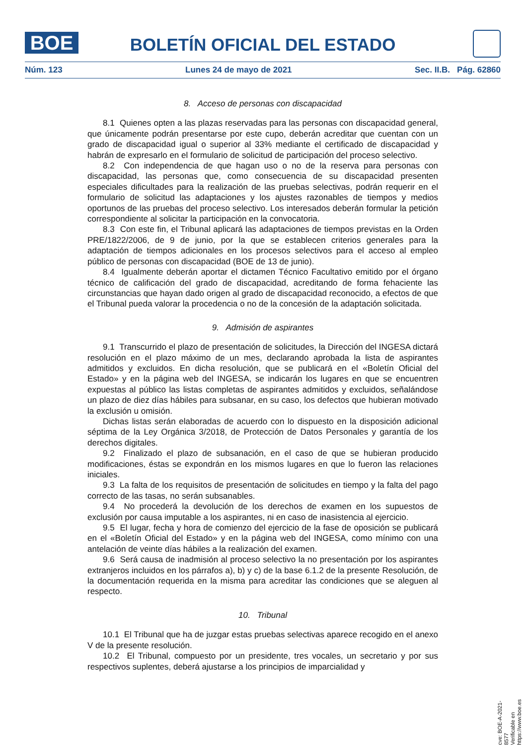BOE
BOLETÍN OFICIAL DEL ESTADO
Núm. 123 Lunes 24 de mayo de 2021 Sec. II.B. Pág. 62860
8. Acceso de personas con discapacidad
8.1 Quienes opten a las plazas reservadas para las personas con discapacidad general, que únicamente podrán presentarse por este cupo, deberán acreditar que cuentan con un grado de discapacidad igual o superior al 33% mediante el certificado de discapacidad y habrán de expresarlo en el formulario de solicitud de participación del proceso selectivo.
8.2 Con independencia de que hagan uso o no de la reserva para personas con discapacidad, las personas que, como consecuencia de su discapacidad presenten especiales dificultades para la realización de las pruebas selectivas, podrán requerir en el formulario de solicitud las adaptaciones y los ajustes razonables de tiempos y medios oportunos de las pruebas del proceso selectivo. Los interesados deberán formular la petición correspondiente al solicitar la participación en la convocatoria.
8.3 Con este fin, el Tribunal aplicará las adaptaciones de tiempos previstas en la Orden PRE/1822/2006, de 9 de junio, por la que se establecen criterios generales para la adaptación de tiempos adicionales en los procesos selectivos para el acceso al empleo público de personas con discapacidad (BOE de 13 de junio).
8.4 Igualmente deberán aportar el dictamen Técnico Facultativo emitido por el órgano técnico de calificación del grado de discapacidad, acreditando de forma fehaciente las circunstancias que hayan dado origen al grado de discapacidad reconocido, a efectos de que el Tribunal pueda valorar la procedencia o no de la concesión de la adaptación solicitada.
9. Admisión de aspirantes
9.1 Transcurrido el plazo de presentación de solicitudes, la Dirección del INGESA dictará resolución en el plazo máximo de un mes, declarando aprobada la lista de aspirantes admitidos y excluidos. En dicha resolución, que se publicará en el «Boletín Oficial del Estado» y en la página web del INGESA, se indicarán los lugares en que se encuentren expuestas al público las listas completas de aspirantes admitidos y excluidos, señalándose un plazo de diez días hábiles para subsanar, en su caso, los defectos que hubieran motivado la exclusión u omisión.
Dichas listas serán elaboradas de acuerdo con lo dispuesto en la disposición adicional séptima de la Ley Orgánica 3/2018, de Protección de Datos Personales y garantía de los derechos digitales.
9.2 Finalizado el plazo de subsanación, en el caso de que se hubieran producido modificaciones, éstas se expondrán en los mismos lugares en que lo fueron las relaciones iniciales.
9.3 La falta de los requisitos de presentación de solicitudes en tiempo y la falta del pago correcto de las tasas, no serán subsanables.
9.4 No procederá la devolución de los derechos de examen en los supuestos de exclusión por causa imputable a los aspirantes, ni en caso de inasistencia al ejercicio.
9.5 El lugar, fecha y hora de comienzo del ejercicio de la fase de oposición se publicará en el «Boletín Oficial del Estado» y en la página web del INGESA, como mínimo con una antelación de veinte días hábiles a la realización del examen.
9.6 Será causa de inadmisión al proceso selectivo la no presentación por los aspirantes extranjeros incluidos en los párrafos a), b) y c) de la base 6.1.2 de la presente Resolución, de la documentación requerida en la misma para acreditar las condiciones que se aleguen al respecto.
10. Tribunal
10.1 El Tribunal que ha de juzgar estas pruebas selectivas aparece recogido en el anexo V de la presente resolución.
10.2 El Tribunal, compuesto por un presidente, tres vocales, un secretario y por sus respectivos suplentes, deberá ajustarse a los principios de imparcialidad y
cve: BOE-A-2021-8577
Verificable en https://www.boe.es